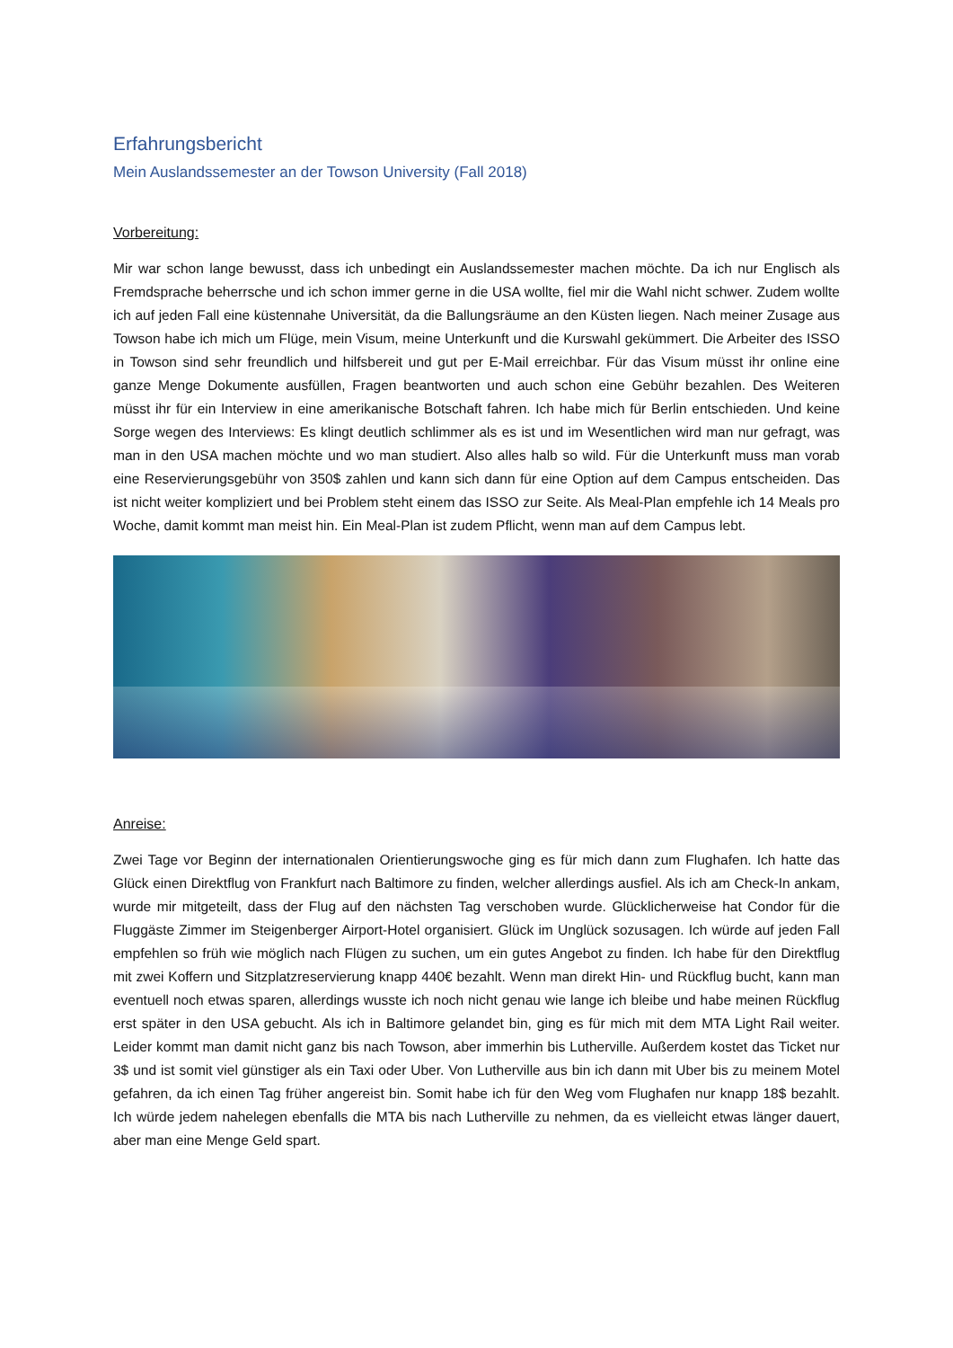Erfahrungsbericht
Mein Auslandssemester an der Towson University (Fall 2018)
Vorbereitung:
Mir war schon lange bewusst, dass ich unbedingt ein Auslandssemester machen möchte. Da ich nur Englisch als Fremdsprache beherrsche und ich schon immer gerne in die USA wollte, fiel mir die Wahl nicht schwer. Zudem wollte ich auf jeden Fall eine küstennahe Universität, da die Ballungsräume an den Küsten liegen. Nach meiner Zusage aus Towson habe ich mich um Flüge, mein Visum, meine Unterkunft und die Kurswahl gekümmert. Die Arbeiter des ISSO in Towson sind sehr freundlich und hilfsbereit und gut per E-Mail erreichbar. Für das Visum müsst ihr online eine ganze Menge Dokumente ausfüllen, Fragen beantworten und auch schon eine Gebühr bezahlen. Des Weiteren müsst ihr für ein Interview in eine amerikanische Botschaft fahren. Ich habe mich für Berlin entschieden. Und keine Sorge wegen des Interviews: Es klingt deutlich schlimmer als es ist und im Wesentlichen wird man nur gefragt, was man in den USA machen möchte und wo man studiert. Also alles halb so wild. Für die Unterkunft muss man vorab eine Reservierungsgebühr von 350$ zahlen und kann sich dann für eine Option auf dem Campus entscheiden. Das ist nicht weiter kompliziert und bei Problem steht einem das ISSO zur Seite. Als Meal-Plan empfehle ich 14 Meals pro Woche, damit kommt man meist hin. Ein Meal-Plan ist zudem Pflicht, wenn man auf dem Campus lebt.
Anreise:
Zwei Tage vor Beginn der internationalen Orientierungswoche ging es für mich dann zum Flughafen. Ich hatte das Glück einen Direktflug von Frankfurt nach Baltimore zu finden, welcher allerdings ausfiel. Als ich am Check-In ankam, wurde mir mitgeteilt, dass der Flug auf den nächsten Tag verschoben wurde. Glücklicherweise hat Condor für die Fluggäste Zimmer im Steigenberger Airport-Hotel organisiert. Glück im Unglück sozusagen. Ich würde auf jeden Fall empfehlen so früh wie möglich nach Flügen zu suchen, um ein gutes Angebot zu finden. Ich habe für den Direktflug mit zwei Koffern und Sitzplatzreservierung knapp 440€ bezahlt. Wenn man direkt Hin- und Rückflug bucht, kann man eventuell noch etwas sparen, allerdings wusste ich noch nicht genau wie lange ich bleibe und habe meinen Rückflug erst später in den USA gebucht. Als ich in Baltimore gelandet bin, ging es für mich mit dem MTA Light Rail weiter. Leider kommt man damit nicht ganz bis nach Towson, aber immerhin bis Lutherville. Außerdem kostet das Ticket nur 3$ und ist somit viel günstiger als ein Taxi oder Uber. Von Lutherville aus bin ich dann mit Uber bis zu meinem Motel gefahren, da ich einen Tag früher angereist bin. Somit habe ich für den Weg vom Flughafen nur knapp 18$ bezahlt. Ich würde jedem nahelegen ebenfalls die MTA bis nach Lutherville zu nehmen, da es vielleicht etwas länger dauert, aber man eine Menge Geld spart.